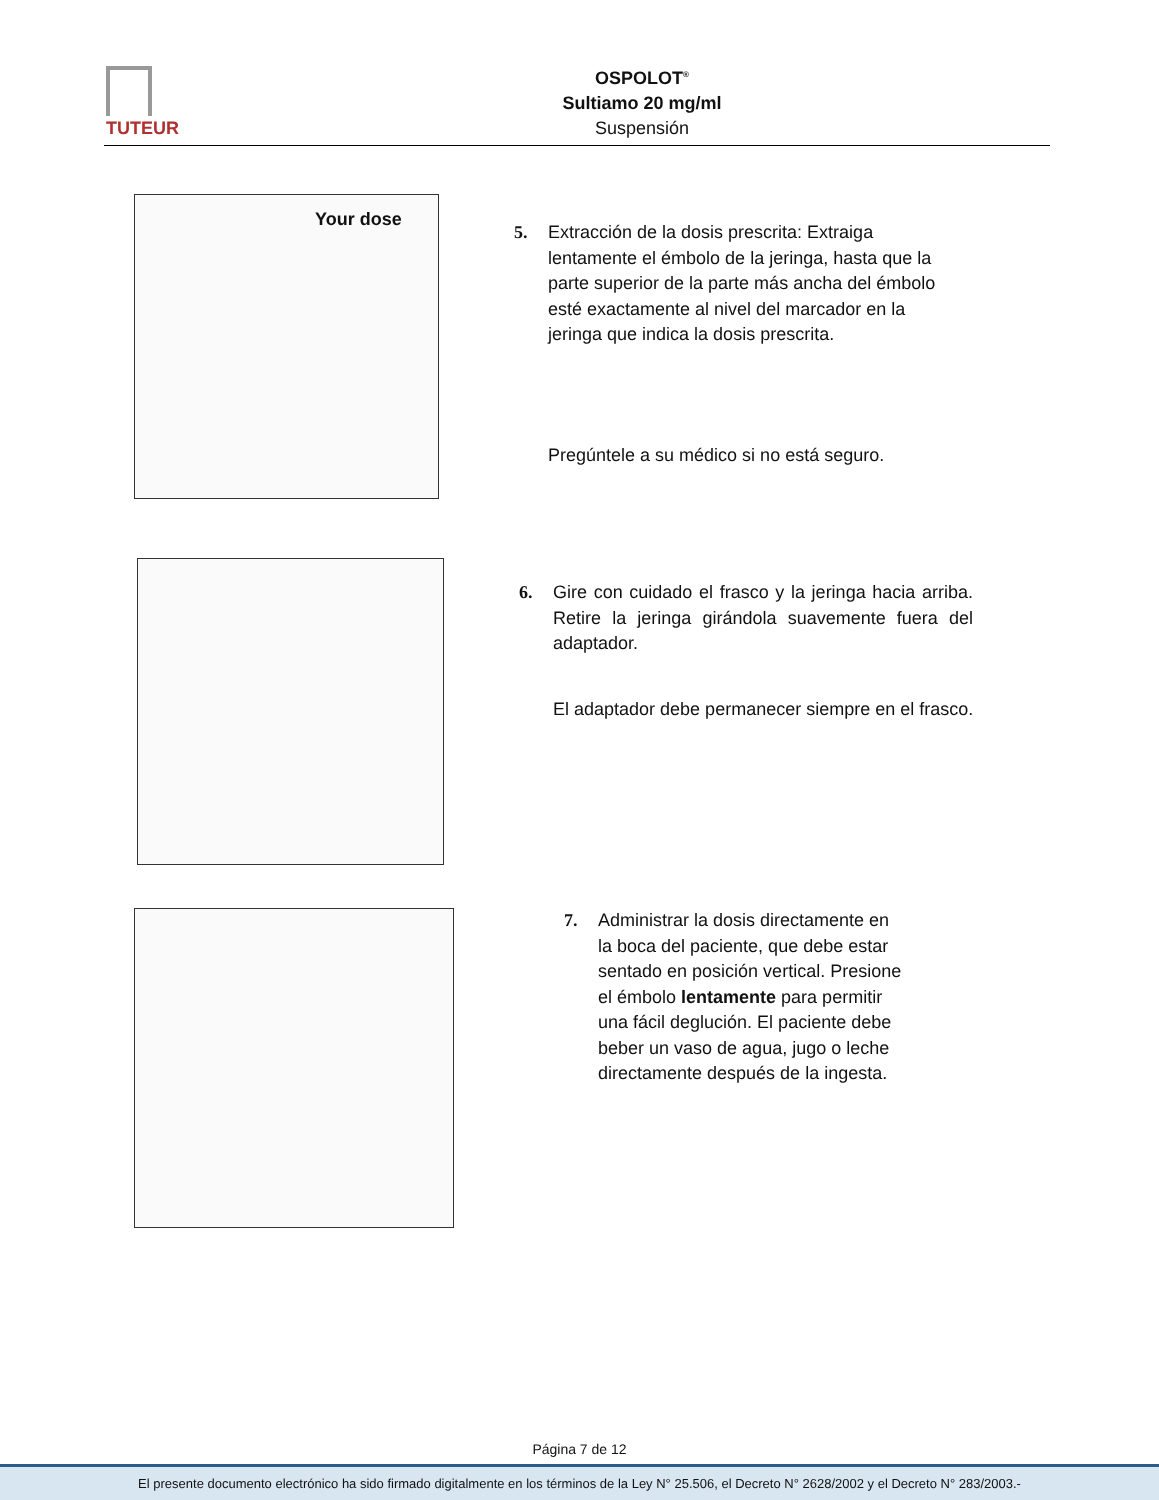TUTEUR
OSPOLOT<sup>®</sup>
Sultiamo 20 mg/ml
Suspensión
Your dose
5. Extracción de la dosis prescrita: Extraiga lentamente el émbolo de la jeringa, hasta que la parte superior de la parte más ancha del émbolo esté exactamente al nivel del marcador en la jeringa que indica la dosis prescrita.
Pregúntele a su médico si no está seguro.
6. Gire con cuidado el frasco y la jeringa hacia arriba. Retire la jeringa girándola suavemente fuera del adaptador.
El adaptador debe permanecer siempre en el frasco.
7. Administrar la dosis directamente en la boca del paciente, que debe estar sentado en posición vertical. Presione el émbolo lentamente para permitir una fácil deglución. El paciente debe beber un vaso de agua, jugo o leche directamente después de la ingesta.
Página 7 de 12
El presente documento electrónico ha sido firmado digitalmente en los términos de la Ley N° 25.506, el Decreto N° 2628/2002 y el Decreto N° 283/2003.-